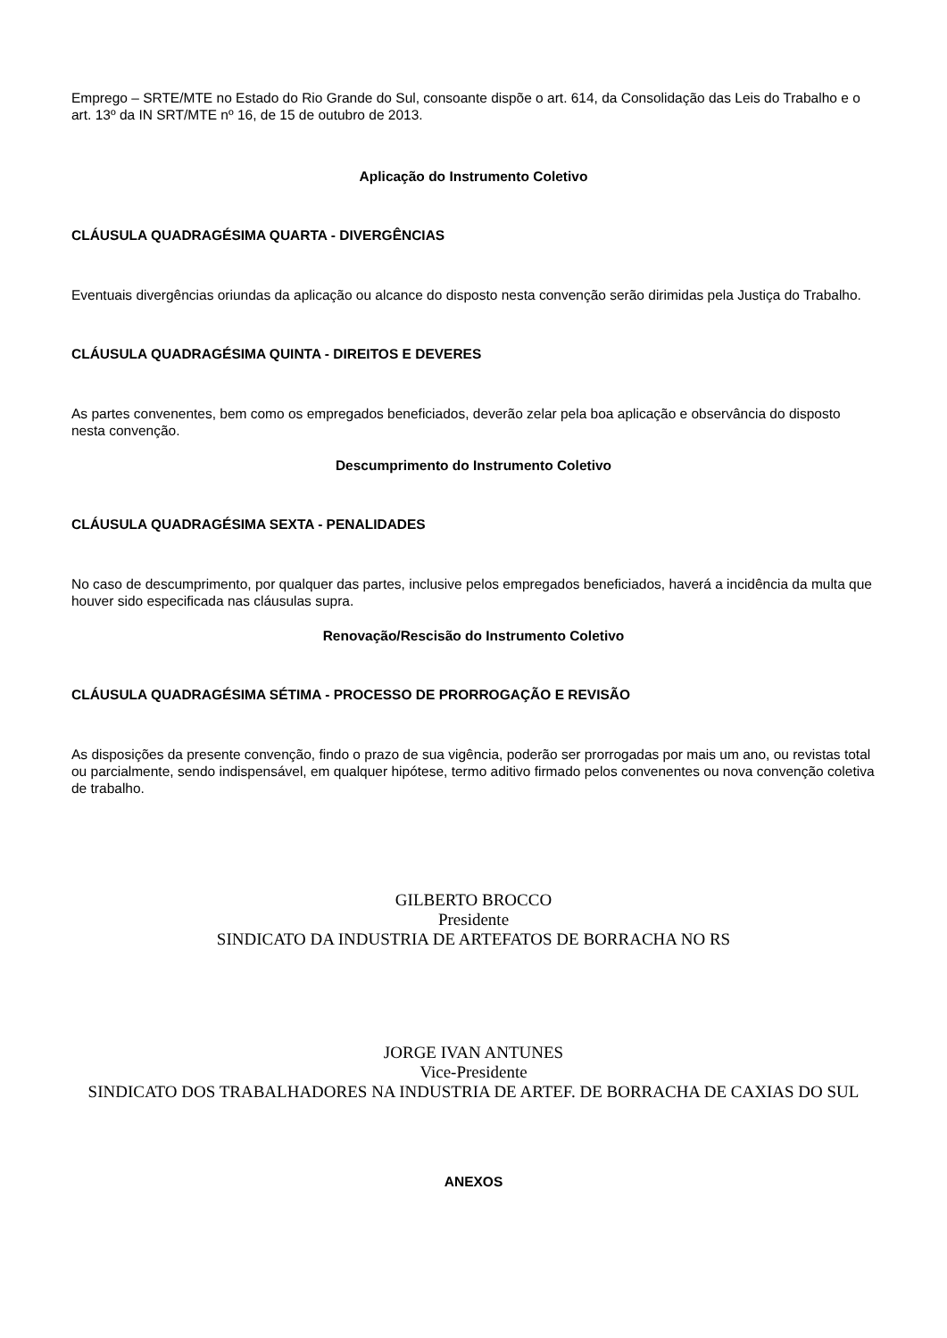Emprego – SRTE/MTE no Estado do Rio Grande do Sul, consoante dispõe o art. 614, da Consolidação das Leis do Trabalho e o art. 13º da IN SRT/MTE nº 16, de 15 de outubro de 2013.
Aplicação do Instrumento Coletivo
CLÁUSULA QUADRAGÉSIMA QUARTA - DIVERGÊNCIAS
Eventuais divergências oriundas da aplicação ou alcance do disposto nesta convenção serão dirimidas pela Justiça do Trabalho.
CLÁUSULA QUADRAGÉSIMA QUINTA - DIREITOS E DEVERES
As partes convenentes, bem como os empregados beneficiados, deverão zelar pela boa aplicação e observância do disposto nesta convenção.
Descumprimento do Instrumento Coletivo
CLÁUSULA QUADRAGÉSIMA SEXTA - PENALIDADES
No caso de descumprimento, por qualquer das partes, inclusive pelos empregados beneficiados, haverá a incidência da multa que houver sido especificada nas cláusulas supra.
Renovação/Rescisão do Instrumento Coletivo
CLÁUSULA QUADRAGÉSIMA SÉTIMA - PROCESSO DE PRORROGAÇÃO E REVISÃO
As disposições da presente convenção, findo o prazo de sua vigência, poderão ser prorrogadas por mais um ano, ou revistas total ou parcialmente, sendo indispensável, em qualquer hipótese, termo aditivo firmado pelos convenentes ou nova convenção coletiva de trabalho.
GILBERTO BROCCO
Presidente
SINDICATO DA INDUSTRIA DE ARTEFATOS DE BORRACHA NO RS
JORGE IVAN ANTUNES
Vice-Presidente
SINDICATO DOS TRABALHADORES NA INDUSTRIA DE ARTEF. DE BORRACHA DE CAXIAS DO SUL
ANEXOS